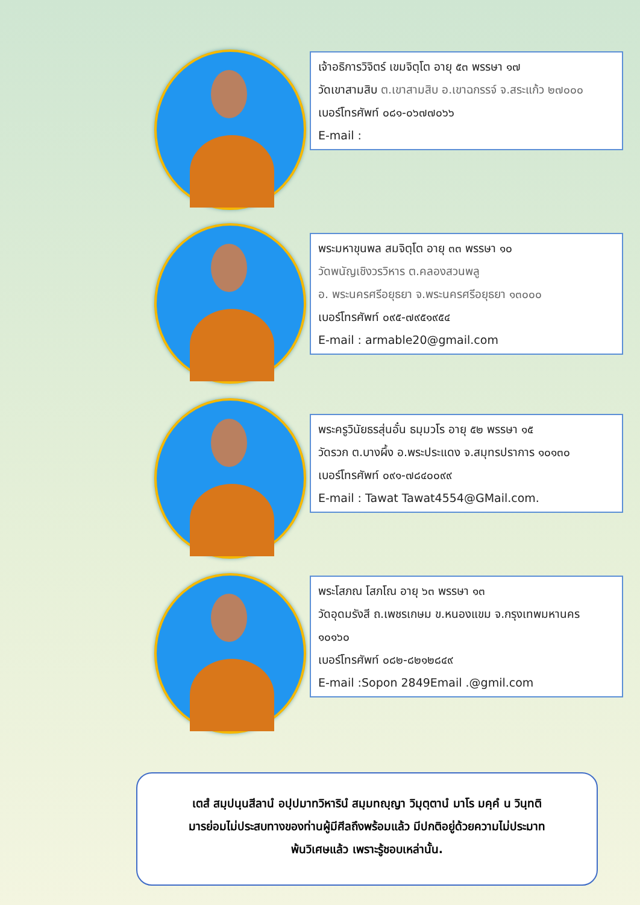เจ้าอธิการวิจิตร์ เขมจิตฺโต อายุ ๕๓ พรรษา ๑๗
วัดเขาสามสิบ ต.เขาสามสิบ อ.เขาฉกรรจ์ จ.สระแก้ว ๒๗๐๐๐
เบอร์โทรศัพท์ ๐๘๑-๐๖๗๗๐๖๖
E-mail :
พระมหาขุนพล สมจิตฺโต อายุ ๓๓ พรรษา ๑๐
วัดพนัญเชิงวรวิหาร ต.คลองสวนพลู
อ. พระนครศรีอยุธยา จ.พระนครศรีอยุธยา ๑๓๐๐๐
เบอร์โทรศัพท์ ๐๙๕-๗๙๕๑๙๕๔
E-mail : armable20@gmail.com
พระครูวินัยธรสุ่นอั๋น ธมฺมวโร อายุ ๕๒ พรรษา ๑๕
วัดรวก ต.บางผึ้ง อ.พระประแดง จ.สมุทรปราการ ๑๐๑๓๐
เบอร์โทรศัพท์ ๐๙๑-๗๘๔๐๐๙๙
E-mail : Tawat Tawat4554@GMail.com.
พระโสภณ โสภโณ อายุ ๖๓ พรรษา ๑๓
วัดอุดมรังสี ถ.เพชรเกษม ข.หนองแขม จ.กรุงเทพมหานคร ๑๐๑๖๐
เบอร์โทรศัพท์ ๐๘๒-๘๒๑๒๘๔๙
E-mail :Sopon 2849Email .@gmil.com
เตสํ สมฺปนฺนสีลานํ อปฺปมาทวิหารินํ สมฺมทญฺญา วิมุตฺตานํ มาโร มคฺคํ น วินฺทติ
มารย่อมไม่ประสบทางของท่านผู้มีศีลถึงพร้อมแล้ว มีปกติอยู่ด้วยความไม่ประมาท
พ้นวิเศษแล้ว เพราะรู้ชอบเหล่านั้น.